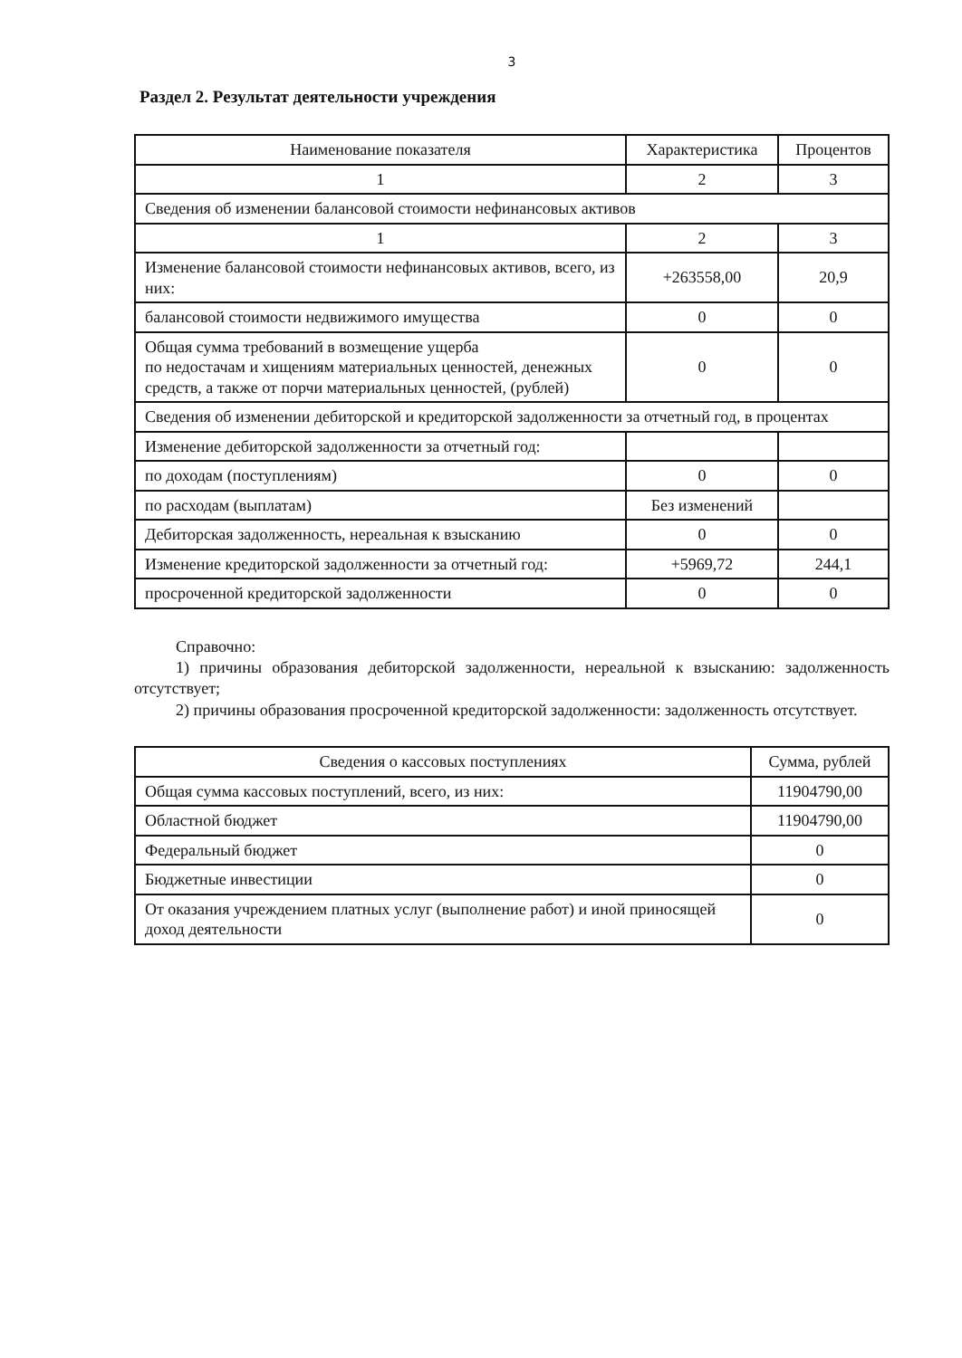3
Раздел 2. Результат деятельности учреждения
| Наименование показателя | Характеристика | Процентов |
| --- | --- | --- |
| 1 | 2 | 3 |
| Сведения об изменении балансовой стоимости нефинансовых активов | | |
| 1 | 2 | 3 |
| Изменение балансовой стоимости нефинансовых активов, всего, из них: | +263558,00 | 20,9 |
| балансовой стоимости недвижимого имущества | 0 | 0 |
| Общая сумма требований в возмещение ущерба по недостачам и хищениям материальных ценностей, денежных средств, а также от порчи материальных ценностей, (рублей) | 0 | 0 |
| Сведения об изменении дебиторской и кредиторской задолженности за отчетный год, в процентах | | |
| Изменение дебиторской задолженности за отчетный год: | | |
| по доходам (поступлениям) | 0 | 0 |
| по расходам (выплатам) | Без изменений | |
| Дебиторская задолженность, нереальная к взысканию | 0 | 0 |
| Изменение кредиторской задолженности за отчетный год: | +5969,72 | 244,1 |
| просроченной кредиторской задолженности | 0 | 0 |
Справочно:
1) причины образования дебиторской задолженности, нереальной к взысканию: задолженность отсутствует;
2) причины образования просроченной кредиторской задолженности: задолженность отсутствует.
| Сведения о кассовых поступлениях | Сумма, рублей |
| --- | --- |
| Общая сумма кассовых поступлений, всего, из них: | 11904790,00 |
| Областной бюджет | 11904790,00 |
| Федеральный бюджет | 0 |
| Бюджетные инвестиции | 0 |
| От оказания учреждением платных услуг (выполнение работ) и иной приносящей доход деятельности | 0 |